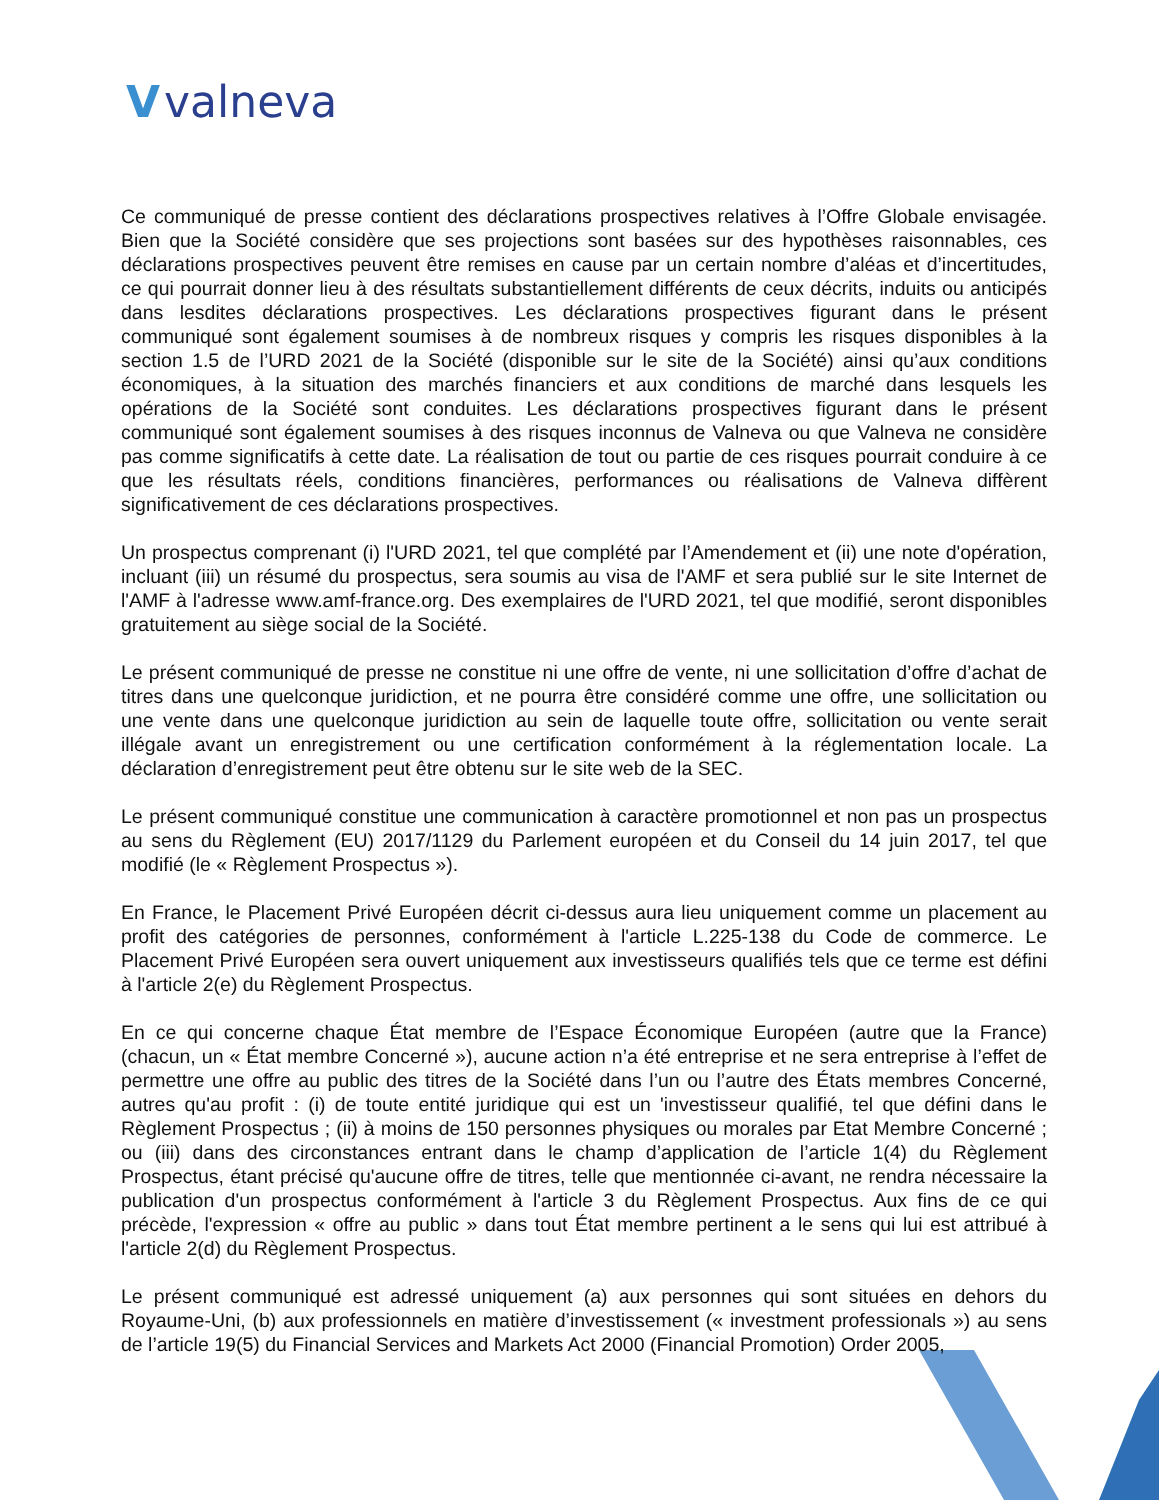Vvalneva
Ce communiqué de presse contient des déclarations prospectives relatives à l’Offre Globale envisagée. Bien que la Société considère que ses projections sont basées sur des hypothèses raisonnables, ces déclarations prospectives peuvent être remises en cause par un certain nombre d’aléas et d’incertitudes, ce qui pourrait donner lieu à des résultats substantiellement différents de ceux décrits, induits ou anticipés dans lesdites déclarations prospectives. Les déclarations prospectives figurant dans le présent communiqué sont également soumises à de nombreux risques y compris les risques disponibles à la section 1.5 de l’URD 2021 de la Société (disponible sur le site de la Société) ainsi qu’aux conditions économiques, à la situation des marchés financiers et aux conditions de marché dans lesquels les opérations de la Société sont conduites. Les déclarations prospectives figurant dans le présent communiqué sont également soumises à des risques inconnus de Valneva ou que Valneva ne considère pas comme significatifs à cette date. La réalisation de tout ou partie de ces risques pourrait conduire à ce que les résultats réels, conditions financières, performances ou réalisations de Valneva diffèrent significativement de ces déclarations prospectives.
Un prospectus comprenant (i) l'URD 2021, tel que complété par l’Amendement et (ii) une note d'opération, incluant (iii) un résumé du prospectus, sera soumis au visa de l'AMF et sera publié sur le site Internet de l'AMF à l'adresse www.amf-france.org. Des exemplaires de l'URD 2021, tel que modifié, seront disponibles gratuitement au siège social de la Société.
Le présent communiqué de presse ne constitue ni une offre de vente, ni une sollicitation d’offre d’achat de titres dans une quelconque juridiction, et ne pourra être considéré comme une offre, une sollicitation ou une vente dans une quelconque juridiction au sein de laquelle toute offre, sollicitation ou vente serait illégale avant un enregistrement ou une certification conformément à la réglementation locale. La déclaration d’enregistrement peut être obtenu sur le site web de la SEC.
Le présent communiqué constitue une communication à caractère promotionnel et non pas un prospectus au sens du Règlement (EU) 2017/1129 du Parlement européen et du Conseil du 14 juin 2017, tel que modifié (le « Règlement Prospectus »).
En France, le Placement Privé Européen décrit ci-dessus aura lieu uniquement comme un placement au profit des catégories de personnes, conformément à l'article L.225-138 du Code de commerce. Le Placement Privé Européen sera ouvert uniquement aux investisseurs qualifiés tels que ce terme est défini à l'article 2(e) du Règlement Prospectus.
En ce qui concerne chaque État membre de l’Espace Économique Européen (autre que la France) (chacun, un « État membre Concerné »), aucune action n’a été entreprise et ne sera entreprise à l’effet de permettre une offre au public des titres de la Société dans l’un ou l’autre des États membres Concerné, autres qu'au profit : (i) de toute entité juridique qui est un 'investisseur qualifié, tel que défini dans le Règlement Prospectus ; (ii) à moins de 150 personnes physiques ou morales par Etat Membre Concerné ; ou (iii) dans des circonstances entrant dans le champ d’application de l’article 1(4) du Règlement Prospectus, étant précisé qu'aucune offre de titres, telle que mentionnée ci-avant, ne rendra nécessaire la publication d'un prospectus conformément à l'article 3 du Règlement Prospectus. Aux fins de ce qui précède, l'expression « offre au public » dans tout État membre pertinent a le sens qui lui est attribué à l'article 2(d) du Règlement Prospectus.
Le présent communiqué est adressé uniquement (a) aux personnes qui sont situées en dehors du Royaume-Uni, (b) aux professionnels en matière d’investissement (« investment professionals ») au sens de l’article 19(5) du Financial Services and Markets Act 2000 (Financial Promotion) Order 2005,